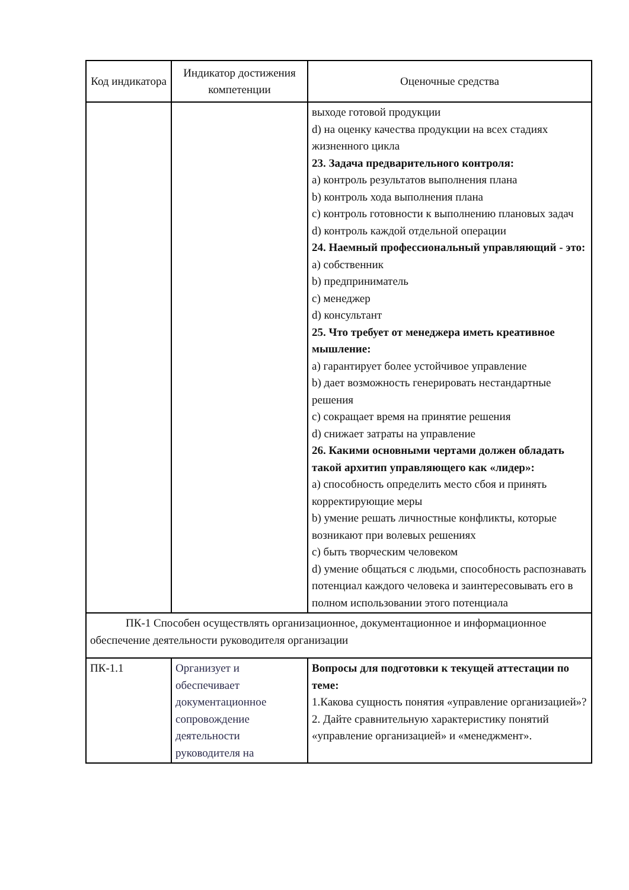| Код индикатора | Индикатор достижения компетенции | Оценочные средства |
| --- | --- | --- |
| | | выходе готовой продукции d) на оценку качества продукции на всех стадиях жизненного цикла 23. Задача предварительного контроля: a) контроль результатов выполнения плана b) контроль хода выполнения плана c) контроль готовности к выполнению плановых задач d) контроль каждой отдельной операции 24. Наемный профессиональный управляющий - это: a) собственник b) предприниматель c) менеджер d) консультант 25. Что требует от менеджера иметь креативное мышление: a) гарантирует более устойчивое управление b) дает возможность генерировать нестандартные решения c) сокращает время на принятие решения d) снижает затраты на управление 26. Какими основными чертами должен обладать такой архитип управляющего как «лидер»: a) способность определить место сбоя и принять корректирующие меры b) умение решать личностные конфликты, которые возникают при волевых решениях c) быть творческим человеком d) умение общаться с людьми, способность распознавать потенциал каждого человека и заинтересовывать его в полном использовании этого потенциала |
| ПК-1 Способен осуществлять организационное, документационное и информационное обеспечение деятельности руководителя организации | | |
| ПК-1.1 | Организует и обеспечивает документационное сопровождение деятельности руководителя на | Вопросы для подготовки к текущей аттестации по теме: 1.Какова сущность понятия «управление организацией»? 2. Дайте сравнительную характеристику понятий «управление организацией» и «менеджмент». |